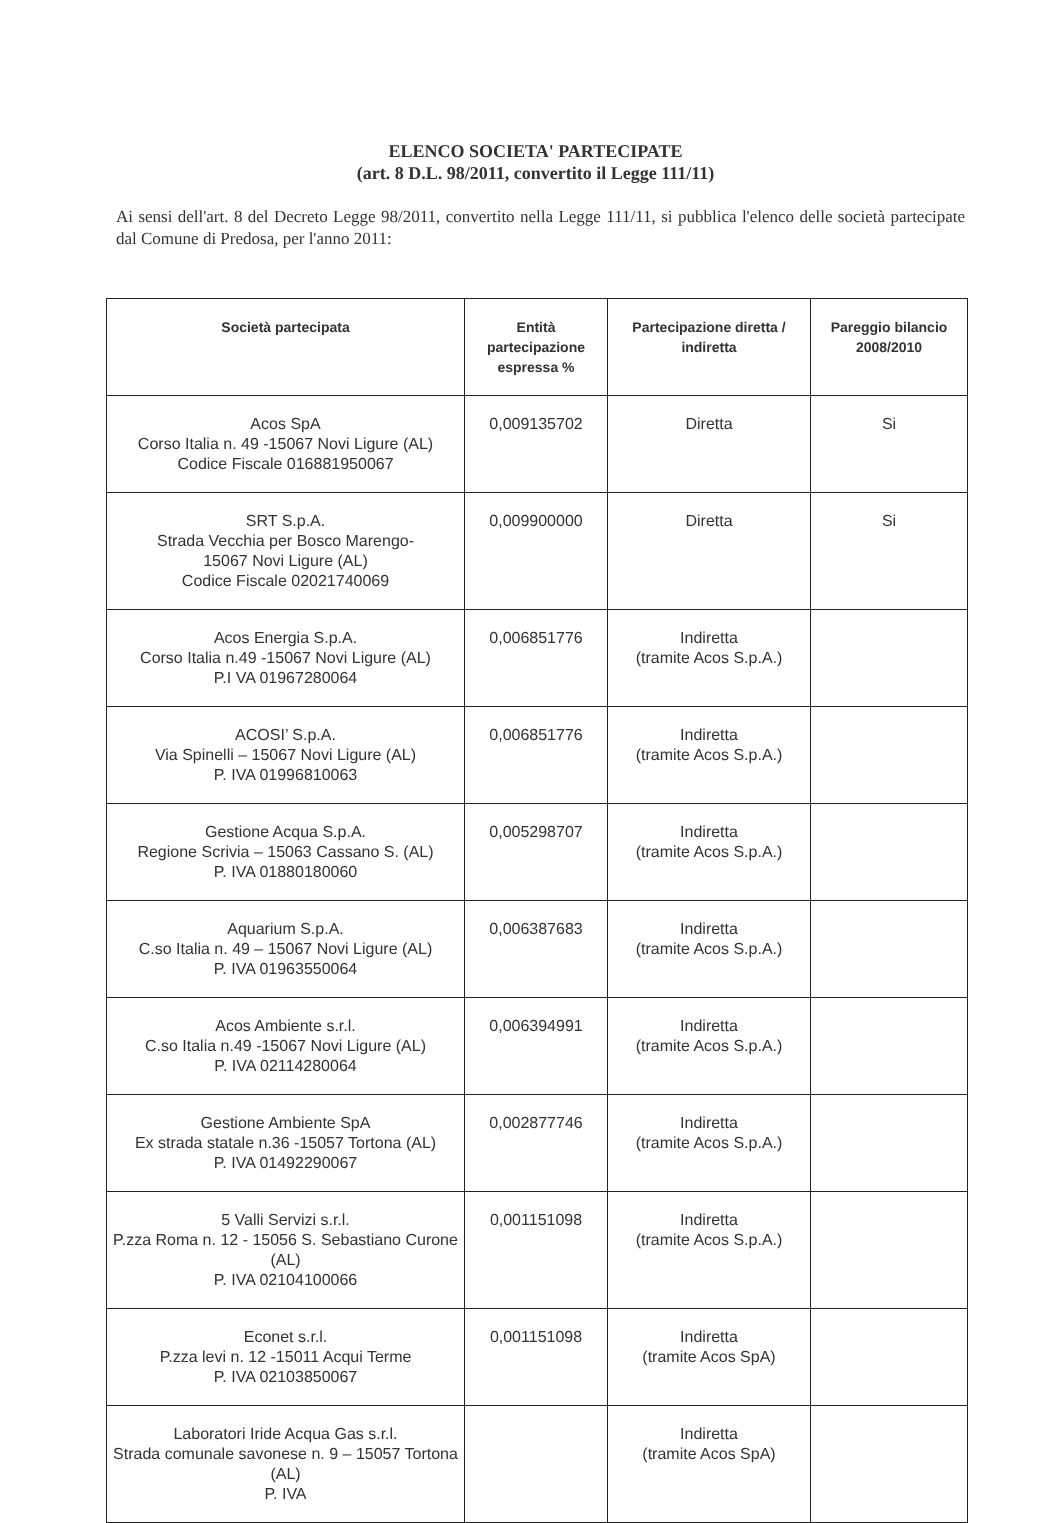ELENCO SOCIETA' PARTECIPATE
(art. 8 D.L. 98/2011, convertito il Legge 111/11)
Ai sensi dell'art. 8 del Decreto Legge 98/2011, convertito nella Legge 111/11, si pubblica l'elenco delle società partecipate dal Comune di Predosa, per l'anno 2011:
| Società partecipata | Entità partecipazione espressa % | Partecipazione diretta / indiretta | Pareggio bilancio 2008/2010 |
| --- | --- | --- | --- |
| Acos SpA Corso Italia n. 49 -15067 Novi Ligure (AL) Codice Fiscale 016881950067 | 0,009135702 | Diretta | Si |
| SRT S.p.A. Strada Vecchia per Bosco Marengo- 15067 Novi Ligure (AL) Codice Fiscale 02021740069 | 0,009900000 | Diretta | Si |
| Acos Energia S.p.A. Corso Italia n.49 -15067 Novi Ligure (AL) P.I VA 01967280064 | 0,006851776 | Indiretta (tramite Acos S.p.A.) | |
| ACOSI’ S.p.A. Via Spinelli – 15067 Novi Ligure (AL) P. IVA 01996810063 | 0,006851776 | Indiretta (tramite Acos S.p.A.) | |
| Gestione Acqua S.p.A. Regione Scrivia – 15063 Cassano S. (AL) P. IVA 01880180060 | 0,005298707 | Indiretta (tramite Acos S.p.A.) | |
| Aquarium S.p.A. C.so Italia n. 49 – 15067 Novi Ligure (AL) P. IVA 01963550064 | 0,006387683 | Indiretta (tramite Acos S.p.A.) | |
| Acos Ambiente s.r.l. C.so Italia n.49 -15067 Novi Ligure (AL) P. IVA 02114280064 | 0,006394991 | Indiretta (tramite Acos S.p.A.) | |
| Gestione Ambiente SpA Ex strada statale n.36 -15057 Tortona (AL) P. IVA 01492290067 | 0,002877746 | Indiretta (tramite Acos S.p.A.) | |
| 5 Valli Servizi s.r.l. P.zza Roma n. 12 - 15056 S. Sebastiano Curone (AL) P. IVA 02104100066 | 0,001151098 | Indiretta (tramite Acos S.p.A.) | |
| Econet s.r.l. P.zza levi n. 12 -15011 Acqui Terme P. IVA 02103850067 | 0,001151098 | Indiretta (tramite Acos SpA) | |
| Laboratori Iride Acqua Gas s.r.l. Strada comunale savonese n. 9 – 15057 Tortona (AL) P. IVA | | Indiretta (tramite Acos SpA) | |